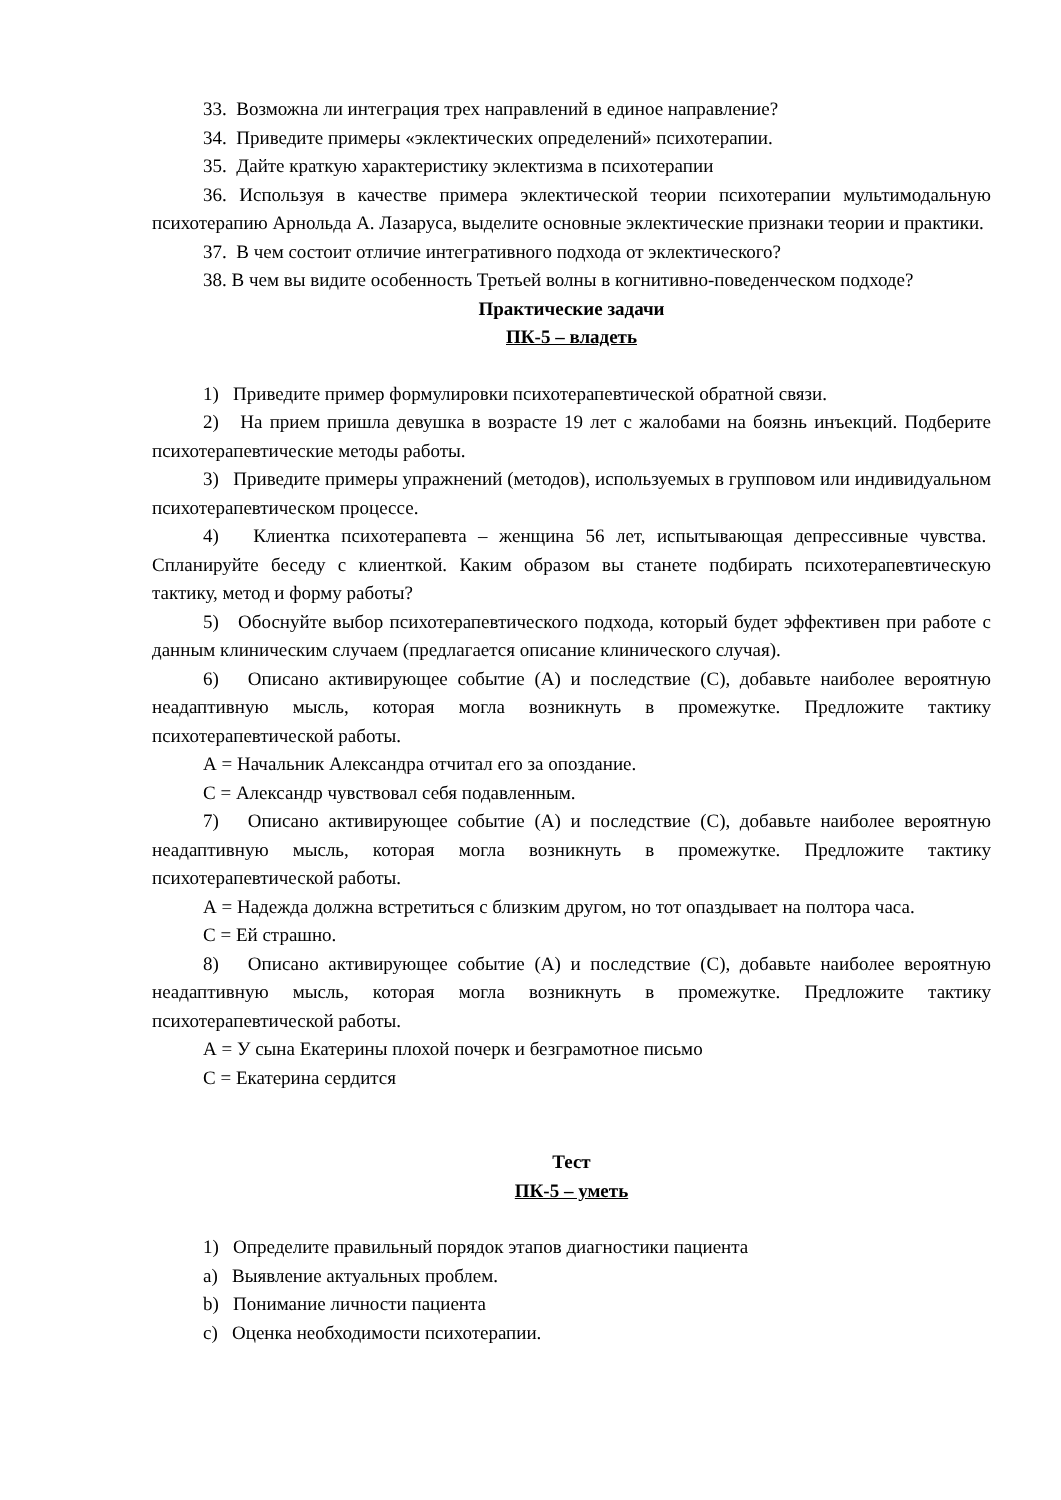33. Возможна ли интеграция трех направлений в единое направление?
34. Приведите примеры «эклектических определений» психотерапии.
35. Дайте краткую характеристику эклектизма в психотерапии
36. Используя в качестве примера эклектической теории психотерапии мультимодальную психотерапию Арнольда А. Лазаруса, выделите основные эклектические признаки теории и практики.
37. В чем состоит отличие интегративного подхода от эклектического?
38. В чем вы видите особенность Третьей волны в когнитивно-поведенческом подходе?
Практические задачи
ПК-5 – владеть
1) Приведите пример формулировки психотерапевтической обратной связи.
2) На прием пришла девушка в возрасте 19 лет с жалобами на боязнь инъекций. Подберите психотерапевтические методы работы.
3) Приведите примеры упражнений (методов), используемых в групповом или индивидуальном психотерапевтическом процессе.
4) Клиентка психотерапевта – женщина 56 лет, испытывающая депрессивные чувства. Спланируйте беседу с клиенткой. Каким образом вы станете подбирать психотерапевтическую тактику, метод и форму работы?
5) Обоснуйте выбор психотерапевтического подхода, который будет эффективен при работе с данным клиническим случаем (предлагается описание клинического случая).
6) Описано активирующее событие (А) и последствие (С), добавьте наиболее вероятную неадаптивную мысль, которая могла возникнуть в промежутке. Предложите тактику психотерапевтической работы.
А = Начальник Александра отчитал его за опоздание.
С = Александр чувствовал себя подавленным.
7) Описано активирующее событие (А) и последствие (С), добавьте наиболее вероятную неадаптивную мысль, которая могла возникнуть в промежутке. Предложите тактику психотерапевтической работы.
А = Надежда должна встретиться с близким другом, но тот опаздывает на полтора часа.
С = Ей страшно.
8) Описано активирующее событие (А) и последствие (С), добавьте наиболее вероятную неадаптивную мысль, которая могла возникнуть в промежутке. Предложите тактику психотерапевтической работы.
А = У сына Екатерины плохой почерк и безграмотное письмо
С = Екатерина сердится
Тест
ПК-5 – уметь
1) Определите правильный порядок этапов диагностики пациента
a) Выявление актуальных проблем.
b) Понимание личности пациента
c) Оценка необходимости психотерапии.